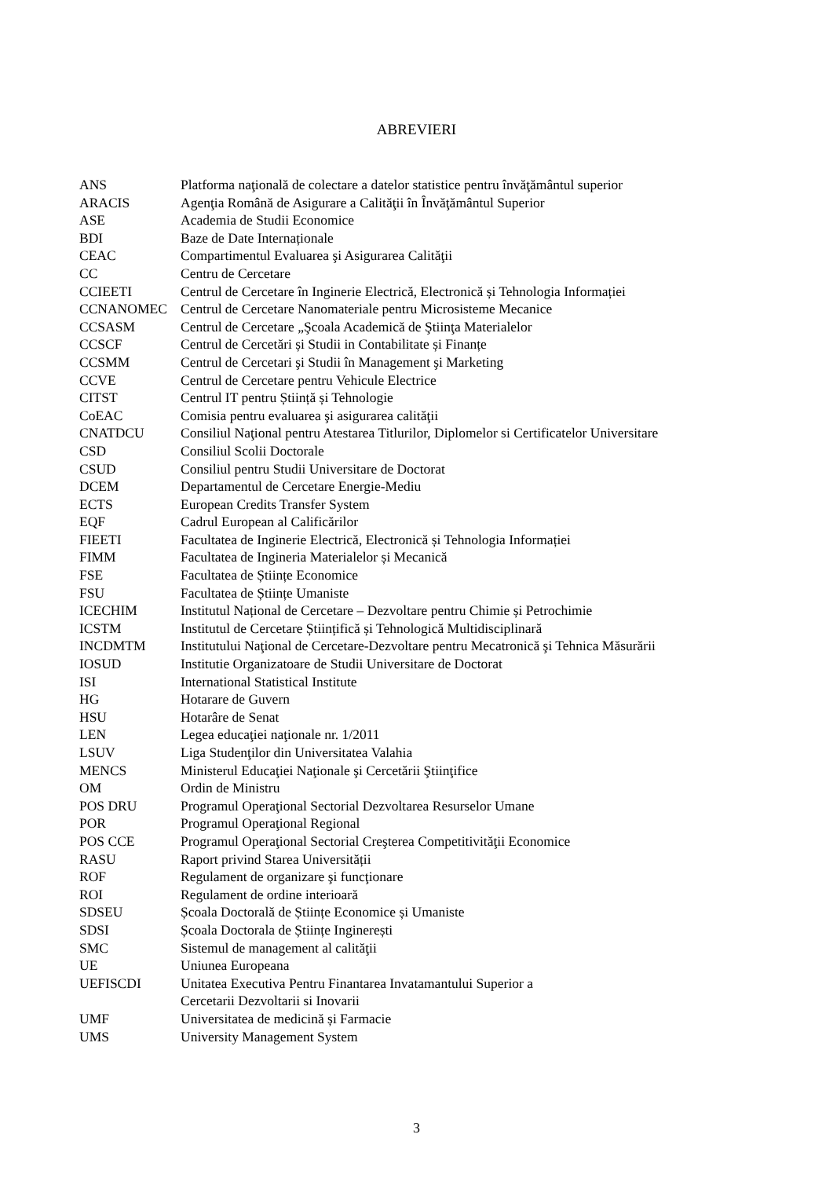ABREVIERI
| ANS | Platforma naţională de colectare a datelor statistice pentru învăţământul superior |
| ARACIS | Agenţia Română de Asigurare a Calităţii în Învăţământul Superior |
| ASE | Academia de Studii Economice |
| BDI | Baze de Date Internaționale |
| CEAC | Compartimentul Evaluarea şi Asigurarea Calităţii |
| CC | Centru de Cercetare |
| CCIEETI | Centrul de Cercetare în Inginerie Electrică, Electronică și Tehnologia Informației |
| CCNANOMEC | Centrul de Cercetare Nanomateriale pentru Microsisteme Mecanice |
| CCSASM | Centrul de Cercetare „Şcoala Academică de Ştiinţa Materialelor |
| CCSCF | Centrul de Cercetări și Studii in Contabilitate și Finanțe |
| CCSMM | Centrul de Cercetari şi Studii în Management şi Marketing |
| CCVE | Centrul de Cercetare pentru Vehicule Electrice |
| CITST | Centrul IT pentru Știință și Tehnologie |
| CoEAC | Comisia pentru evaluarea şi asigurarea calităţii |
| CNATDCU | Consiliul Naţional pentru Atestarea Titlurilor, Diplomelor si Certificatelor Universitare |
| CSD | Consiliul Scolii Doctorale |
| CSUD | Consiliul pentru Studii Universitare de Doctorat |
| DCEM | Departamentul de Cercetare Energie-Mediu |
| ECTS | European Credits Transfer System |
| EQF | Cadrul European al Calificărilor |
| FIEETI | Facultatea de Inginerie Electrică, Electronică și Tehnologia Informației |
| FIMM | Facultatea de Ingineria Materialelor și Mecanică |
| FSE | Facultatea de Științe Economice |
| FSU | Facultatea de Științe Umaniste |
| ICECHIM | Institutul Național de Cercetare – Dezvoltare pentru Chimie și Petrochimie |
| ICSTM | Institutul de Cercetare Științifică și Tehnologică Multidisciplinară |
| INCDMTM | Institutului Naţional de Cercetare-Dezvoltare pentru Mecatronică şi Tehnica Măsurării |
| IOSUD | Institutie Organizatoare de Studii Universitare de Doctorat |
| ISI | International Statistical Institute |
| HG | Hotarare de Guvern |
| HSU | Hotarâre de Senat |
| LEN | Legea educaţiei naţionale nr. 1/2011 |
| LSUV | Liga Studenţilor din Universitatea Valahia |
| MENCS | Ministerul Educaţiei Naţionale şi Cercetării Ştiinţifice |
| OM | Ordin de Ministru |
| POS DRU | Programul Operaţional Sectorial Dezvoltarea Resurselor Umane |
| POR | Programul Operaţional Regional |
| POS CCE | Programul Operaţional Sectorial Creşterea Competitivităţii Economice |
| RASU | Raport privind Starea Universității |
| ROF | Regulament de organizare şi funcţionare |
| ROI | Regulament de ordine interioară |
| SDSEU | Școala Doctorală de Științe Economice și Umaniste |
| SDSI | Școala Doctorala de Științe Inginerești |
| SMC | Sistemul de management al calităţii |
| UE | Uniunea Europeana |
| UEFISCDI | Unitatea Executiva Pentru Finantarea Invatamantului Superior a Cercetarii Dezvoltarii si Inovarii |
| UMF | Universitatea de medicină și Farmacie |
| UMS | University Management System |
3